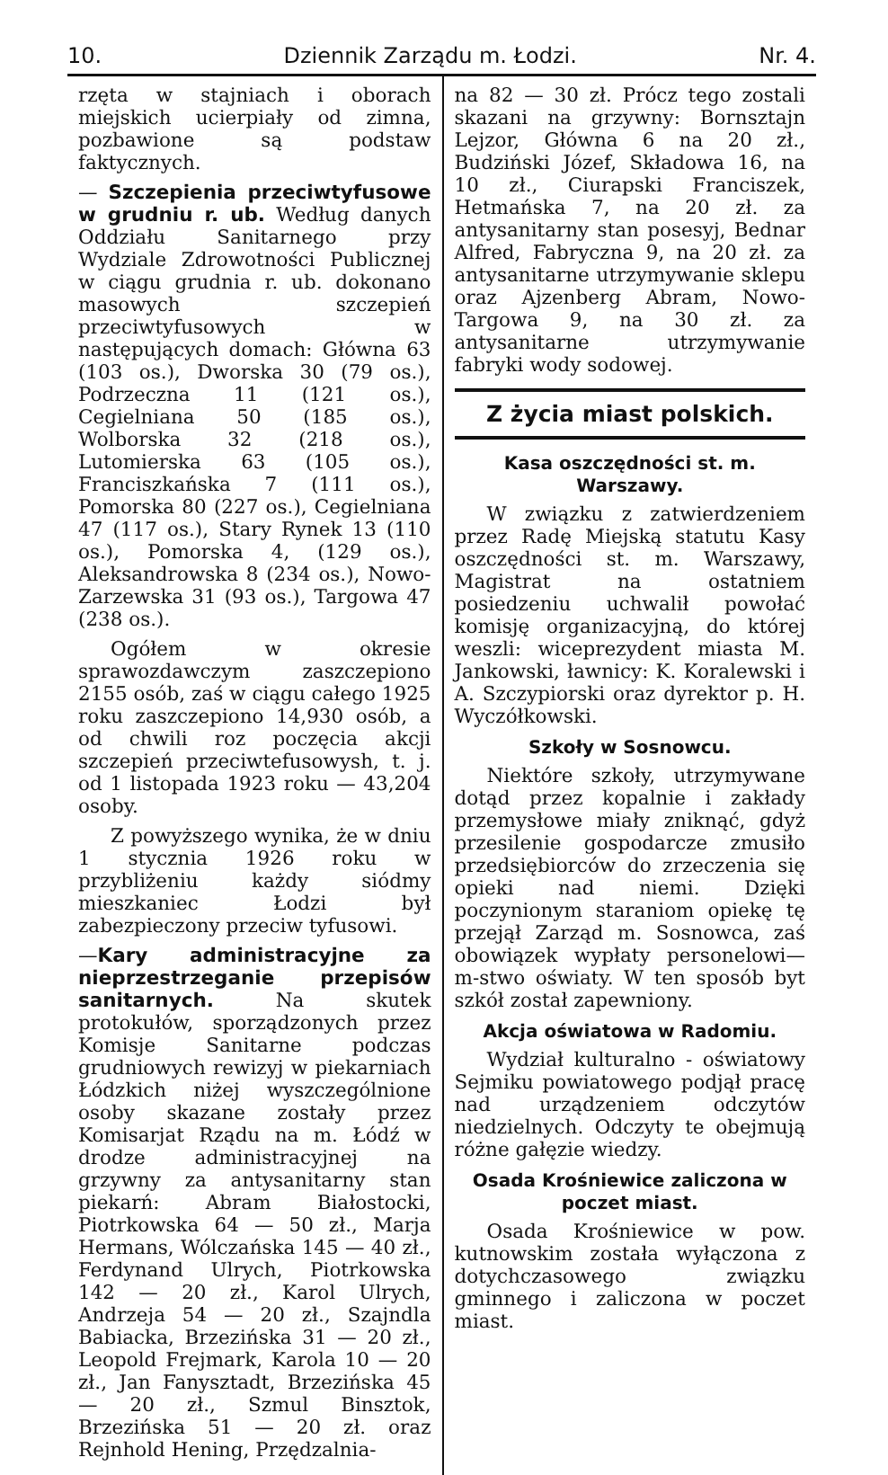10. Dziennik Zarządu m. Łodzi. Nr. 4.
rzęta w stajniach i oborach miejskich ucierpiały od zimna, pozbawione są podstaw faktycznych.
— Szczepienia przeciwtyfusowe w grudniu r. ub. Według danych Oddziału Sanitarnego przy Wydziale Zdrowotności Publicznej w ciągu grudnia r. ub. dokonano masowych szczepień przeciwtyfusowych w następujących domach: Główna 63 (103 os.), Dworska 30 (79 os.), Podrzeczna 11 (121 os.), Cegielniana 50 (185 os.), Wolborska 32 (218 os.), Lutomierska 63 (105 os.), Franciszkańska 7 (111 os.), Pomorska 80 (227 os.), Cegielniana 47 (117 os.), Stary Rynek 13 (110 os.), Pomorska 4, (129 os.), Aleksandrowska 8 (234 os.), Nowo-Zarzewska 31 (93 os.), Targowa 47 (238 os.).
Ogółem w okresie sprawozdawczym zaszczepiono 2155 osób, zaś w ciągu całego 1925 roku zaszczepiono 14,930 osób, a od chwili roz poczęcia akcji szczepień przeciwtefusowysh, t. j. od 1 listopada 1923 roku — 43,204 osoby.
Z powyższego wynika, że w dniu 1 stycznia 1926 roku w przybliżeniu każdy siódmy mieszkaniec Łodzi był zabezpieczony przeciw tyfusowi.
—Kary administracyjne za nieprzestrzeganie przepisów sanitarnych. Na skutek protokułów, sporządzonych przez Komisje Sanitarne podczas grudniowych rewizyj w piekarniach Łódzkich niżej wyszczególnione osoby skazane zostały przez Komisarjat Rządu na m. Łódź w drodze administracyjnej na grzywny za antysanitarny stan piekarń: Abram Białostocki, Piotrkowska 64 — 50 zł., Marja Hermans, Wólczańska 145 — 40 zł., Ferdynand Ulrych, Piotrkowska 142 — 20 zł., Karol Ulrych, Andrzeja 54 — 20 zł., Szajndla Babiacka, Brzezińska 31 — 20 zł., Leopold Frejmark, Karola 10 — 20 zł., Jan Fanysztadt, Brzezińska 45 — 20 zł., Szmul Binsztok, Brzezińska 51 — 20 zł. oraz Rejnhold Hening, Przędzalnia-
na 82 — 30 zł. Prócz tego zostali skazani na grzywny: Bornsztajn Lejzor, Główna 6 na 20 zł., Budziński Józef, Składowa 16, na 10 zł., Ciurapski Franciszek, Hetmańska 7, na 20 zł. za antysanitarny stan posesyj, Bednar Alfred, Fabryczna 9, na 20 zł. za antysanitarne utrzymywanie sklepu oraz Ajzenberg Abram, Nowo-Targowa 9, na 30 zł. za antysanitarne utrzymywanie fabryki wody sodowej.
Z życia miast polskich.
Kasa oszczędności st. m. Warszawy.
W związku z zatwierdzeniem przez Radę Miejską statutu Kasy oszczędności st. m. Warszawy, Magistrat na ostatniem posiedzeniu uchwalił powołać komisję organizacyjną, do której weszli: wiceprezydent miasta M. Jankowski, ławnicy: K. Koralewski i A. Szczypiorski oraz dyrektor p. H. Wyczółkowski.
Szkoły w Sosnowcu.
Niektóre szkoły, utrzymywane dotąd przez kopalnie i zakłady przemysłowe miały zniknąć, gdyż przesilenie gospodarcze zmusiło przedsiębiorców do zrzeczenia się opieki nad niemi. Dzięki poczynionym staraniom opiekę tę przejął Zarząd m. Sosnowca, zaś obowiązek wypłaty personelowi—m-stwo oświaty. W ten sposób byt szkół został zapewniony.
Akcja oświatowa w Radomiu.
Wydział kulturalno - oświatowy Sejmiku powiatowego podjął pracę nad urządzeniem odczytów niedzielnych. Odczyty te obejmują różne gałęzie wiedzy.
Osada Krośniewice zaliczona w poczet miast.
Osada Krośniewice w pow. kutnowskim została wyłączona z dotychczasowego związku gminnego i zaliczona w poczet miast.